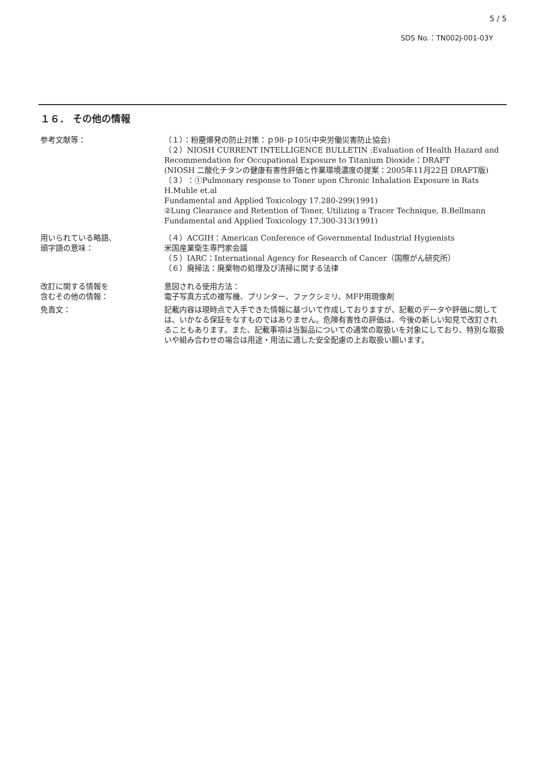5 / 5
SDS No.：TN002J-001-03Y
１６． その他の情報
参考文献等： （１）：粉塵爆発の防止対策：ｐ98-ｐ105(中央労働災害防止協会)
（２）NIOSH CURRENT INTELLIGENCE BULLETIN :Evaluation of Health Hazard and Recommendation for Occupational Exposure to Titanium Dioxide：DRAFT
(NIOSH 二酸化チタンの健康有害性評価と作業環境濃度の提案：2005年11月22日 DRAFT版)
（３）：①Pulmonary response to Toner upon Chronic Inhalation Exposure in Rats
H.Muhle et.al
Fundamental and Applied Toxicology 17.280-299(1991)
②Lung Clearance and Retention of Toner, Utilizing a Tracer Technique, B.Bellmann
Fundamental and Applied Toxicology 17.300-313(1991)
用いられている略語、
頭字語の意味：
（４）ACGIH：American Conference of Governmental Industrial Hygienists
米国産業衛生専門家会議
（５）IARC：International Agency for Research of Cancer（国際がん研究所）
（６）廃掃法：廃棄物の処理及び清掃に関する法律
改訂に関する情報を
含むその他の情報：
意図される使用方法：
電子写真方式の複写機、プリンター、ファクシミリ、MFP用現像剤
免責文： 記載内容は現時点で入手できた情報に基づいて作成しておりますが、記載のデータや評価に関しては、いかなる保証をなすものではありません。危険有害性の評価は、今後の新しい知見で改訂されることもあります。また、記載事項は当製品についての通常の取扱いを対象にしており、特別な取扱いや組み合わせの場合は用途・用法に適した安全配慮の上お取扱い願います。